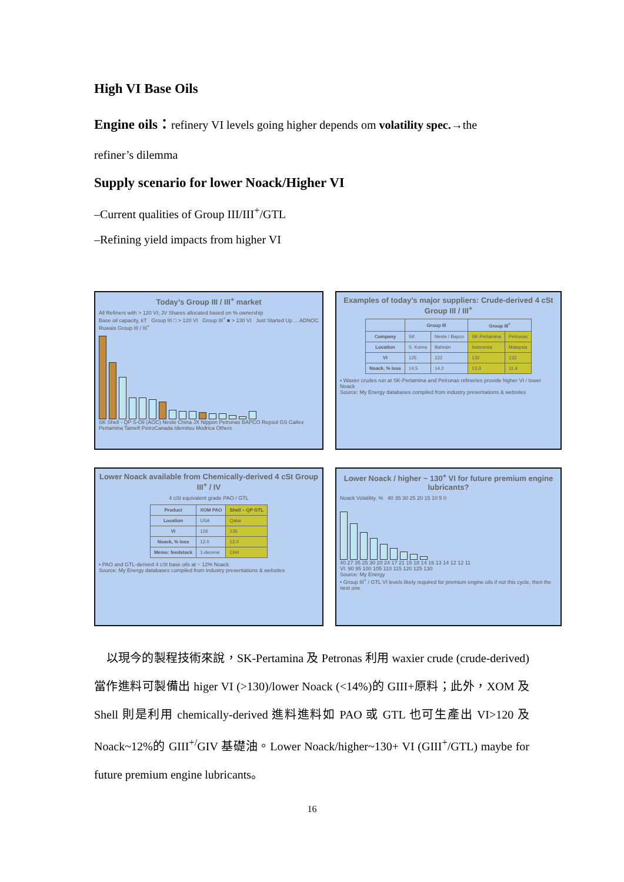High VI Base Oils
Engine oils：refinery VI levels going higher depends om volatility spec.→the
refiner’s dilemma
Supply scenario for lower Noack/Higher VI
–Current qualities of Group III/III<sup>+</sup>/GTL
–Refining yield impacts from higher VI
Today’s Group III / III<sup>+</sup> market
All Refiners with > 120 VI; JV Shares allocated based on % ownership
Base oil capacity, kT Group III □ > 120 VI Group III<sup>+</sup> ■ > 130 VI Just Started Up ... ADNOC Ruwais Group III / III<sup>+</sup>
SK Shell - QP S-Oil (AOC) Neste China JX Nippon Petronas BAPCO Repsol GS Caltex Pertamina Tatneft PetroCanada Idemitsu Modrica Others
Examples of today’s major suppliers: Crude-derived 4 cSt Group III / III<sup>+</sup>
| | Group III | | Group III<sup>+</sup> | |
| --- | --- | --- | --- | --- |
| Company | SK | Neste / Bapco | SK-Pertamina | Petronas |
| Location | S. Korea | Bahrain | Indonesia | Malaysia |
| VI | 125 | 122 | 132 | 132 |
| Noack, % loss | 14.5 | 14.2 | 13.3 | 11.4 |
• Waxier crudes run at SK-Pertamina and Petronas refineries provide higher VI / lower Noack
Source: My Energy databases compiled from industry presentations & websites
Lower Noack available from Chemically-derived 4 cSt Group III<sup>+</sup> / IV
4 cSt equivalent grade PAO / GTL
| Product | XOM PAO | Shell – QP GTL |
| --- | --- | --- |
| Location | USA | Qatar |
| VI | 126 | 135 |
| Noack, % loss | 12.0 | 12.0 |
| Memo: feedstock | 1-decene | CH4 |
• PAO and GTL-derived 4 cSt base oils at ~ 12% Noack
Source: My Energy databases compiled from industry presentations & websites
Lower Noack / higher ~ 130<sup>+</sup> VI for future premium engine lubricants?
Noack Volatility, % 40 35 30 25 20 15 10 5 0
40 27 35 25 30 20 24 17 21 15 18 14 16 13 14 12 12 11
VI: 90 95 100 105 110 115 120 125 130
Source: My Energy
• Group III<sup>+</sup> / GTL VI levels likely required for premium engine oils if not this cycle, then the next one
以現今的製程技術來說，SK-Pertamina 及 Petronas 利用 waxier crude (crude-derived)當作進料可製備出 higer VI (>130)/lower Noack (<14%)的 GIII+原料；此外，XOM 及 Shell 則是利用 chemically-derived 進料進料如 PAO 或 GTL 也可生產出 VI>120 及 Noack~12%的 GIII<sup>+/</sup>GIV 基礎油。Lower Noack/higher~130+ VI (GIII<sup>+</sup>/GTL) maybe for future premium engine lubricants。
16